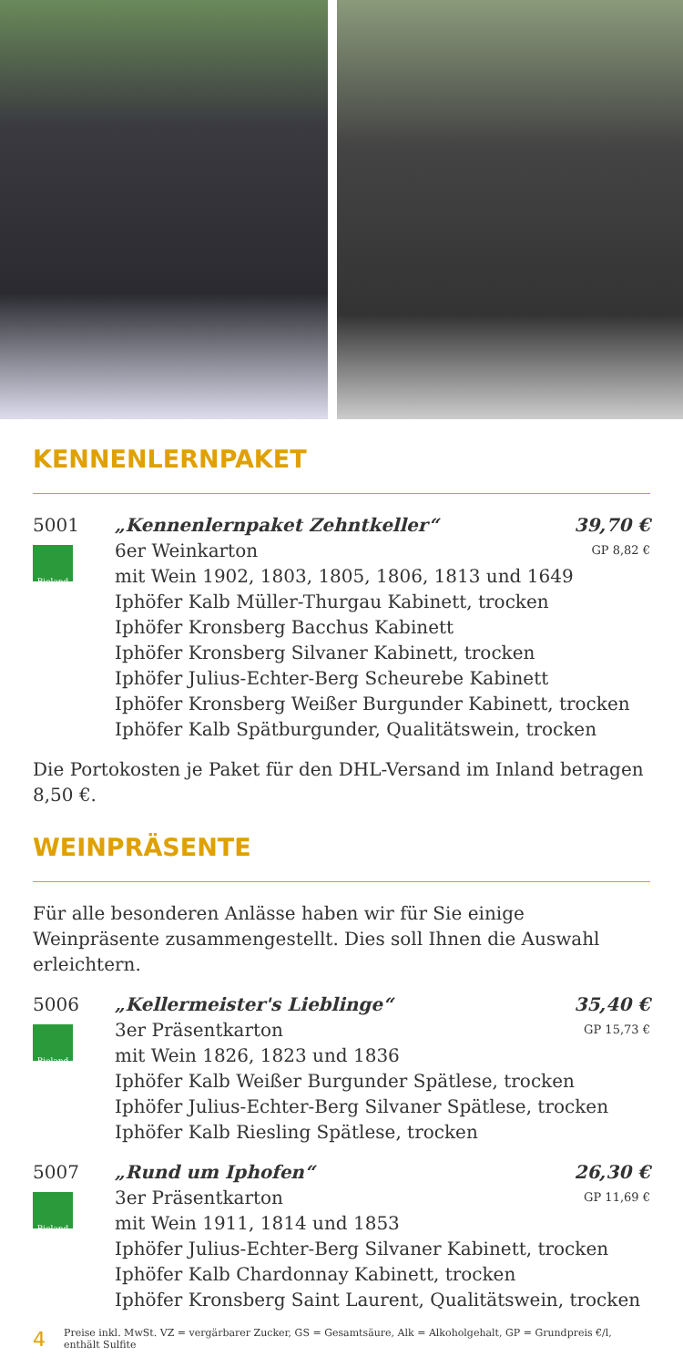KENNENLERNPAKET
5001
Bioland
„Kennenlernpaket Zehntkeller“39,70 €
6er Weinkarton GP 8,82 €
mit Wein 1902, 1803, 1805, 1806, 1813 und 1649
Iphöfer Kalb Müller-Thurgau Kabinett, trocken
Iphöfer Kronsberg Bacchus Kabinett
Iphöfer Kronsberg Silvaner Kabinett, trocken
Iphöfer Julius-Echter-Berg Scheurebe Kabinett
Iphöfer Kronsberg Weißer Burgunder Kabinett, trocken
Iphöfer Kalb Spätburgunder, Qualitätswein, trocken
Die Portokosten je Paket für den DHL-Versand im Inland betragen 8,50 €.
WEINPRÄSENTE
Für alle besonderen Anlässe haben wir für Sie einige Weinpräsente zusammengestellt. Dies soll Ihnen die Auswahl erleichtern.
5006
Bioland
„Kellermeister's Lieblinge“35,40 €
3er Präsentkarton GP 15,73 €
mit Wein 1826, 1823 und 1836
Iphöfer Kalb Weißer Burgunder Spätlese, trocken
Iphöfer Julius-Echter-Berg Silvaner Spätlese, trocken
Iphöfer Kalb Riesling Spätlese, trocken
5007
Bioland
„Rund um Iphofen“26,30 €
3er Präsentkarton GP 11,69 €
mit Wein 1911, 1814 und 1853
Iphöfer Julius-Echter-Berg Silvaner Kabinett, trocken
Iphöfer Kalb Chardonnay Kabinett, trocken
Iphöfer Kronsberg Saint Laurent, Qualitätswein, trocken
4 Preise inkl. MwSt. VZ = vergärbarer Zucker, GS = Gesamtsäure, Alk = Alkoholgehalt, GP = Grundpreis €/l, enthält Sulfite